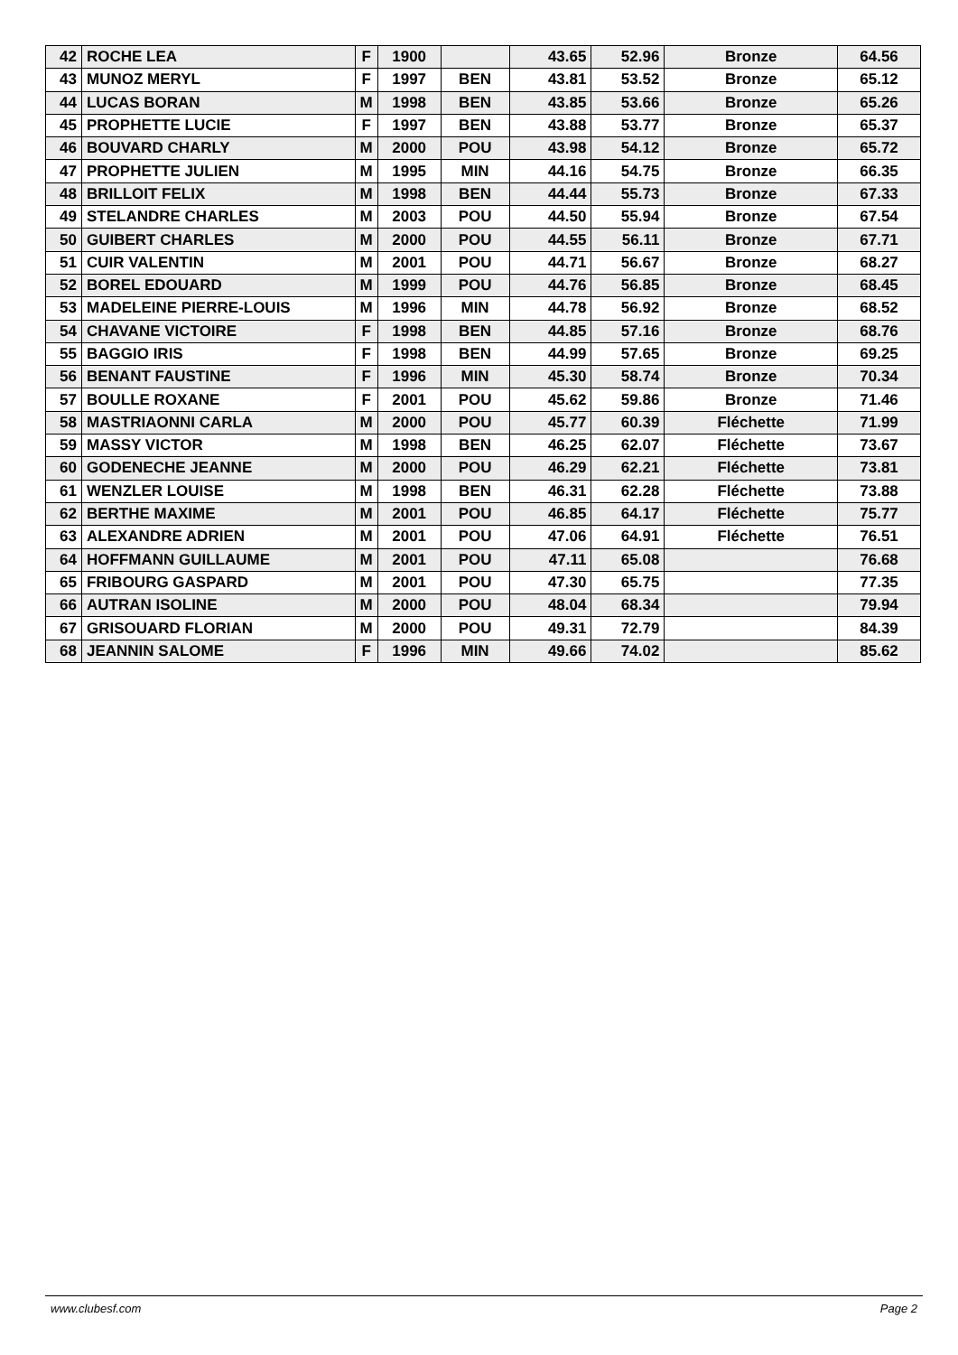| 42 | ROCHE LEA | F | 1900 | | 43.65 | 52.96 | Bronze | 64.56 |
| 43 | MUNOZ MERYL | F | 1997 | BEN | 43.81 | 53.52 | Bronze | 65.12 |
| 44 | LUCAS BORAN | M | 1998 | BEN | 43.85 | 53.66 | Bronze | 65.26 |
| 45 | PROPHETTE LUCIE | F | 1997 | BEN | 43.88 | 53.77 | Bronze | 65.37 |
| 46 | BOUVARD CHARLY | M | 2000 | POU | 43.98 | 54.12 | Bronze | 65.72 |
| 47 | PROPHETTE JULIEN | M | 1995 | MIN | 44.16 | 54.75 | Bronze | 66.35 |
| 48 | BRILLOIT FELIX | M | 1998 | BEN | 44.44 | 55.73 | Bronze | 67.33 |
| 49 | STELANDRE CHARLES | M | 2003 | POU | 44.50 | 55.94 | Bronze | 67.54 |
| 50 | GUIBERT CHARLES | M | 2000 | POU | 44.55 | 56.11 | Bronze | 67.71 |
| 51 | CUIR VALENTIN | M | 2001 | POU | 44.71 | 56.67 | Bronze | 68.27 |
| 52 | BOREL EDOUARD | M | 1999 | POU | 44.76 | 56.85 | Bronze | 68.45 |
| 53 | MADELEINE PIERRE-LOUIS | M | 1996 | MIN | 44.78 | 56.92 | Bronze | 68.52 |
| 54 | CHAVANE VICTOIRE | F | 1998 | BEN | 44.85 | 57.16 | Bronze | 68.76 |
| 55 | BAGGIO IRIS | F | 1998 | BEN | 44.99 | 57.65 | Bronze | 69.25 |
| 56 | BENANT FAUSTINE | F | 1996 | MIN | 45.30 | 58.74 | Bronze | 70.34 |
| 57 | BOULLE ROXANE | F | 2001 | POU | 45.62 | 59.86 | Bronze | 71.46 |
| 58 | MASTRIAONNI CARLA | M | 2000 | POU | 45.77 | 60.39 | Fléchette | 71.99 |
| 59 | MASSY VICTOR | M | 1998 | BEN | 46.25 | 62.07 | Fléchette | 73.67 |
| 60 | GODENECHE JEANNE | M | 2000 | POU | 46.29 | 62.21 | Fléchette | 73.81 |
| 61 | WENZLER LOUISE | M | 1998 | BEN | 46.31 | 62.28 | Fléchette | 73.88 |
| 62 | BERTHE MAXIME | M | 2001 | POU | 46.85 | 64.17 | Fléchette | 75.77 |
| 63 | ALEXANDRE ADRIEN | M | 2001 | POU | 47.06 | 64.91 | Fléchette | 76.51 |
| 64 | HOFFMANN GUILLAUME | M | 2001 | POU | 47.11 | 65.08 | | 76.68 |
| 65 | FRIBOURG GASPARD | M | 2001 | POU | 47.30 | 65.75 | | 77.35 |
| 66 | AUTRAN ISOLINE | M | 2000 | POU | 48.04 | 68.34 | | 79.94 |
| 67 | GRISOUARD FLORIAN | M | 2000 | POU | 49.31 | 72.79 | | 84.39 |
| 68 | JEANNIN SALOME | F | 1996 | MIN | 49.66 | 74.02 | | 85.62 |
www.clubesf.com Page 2